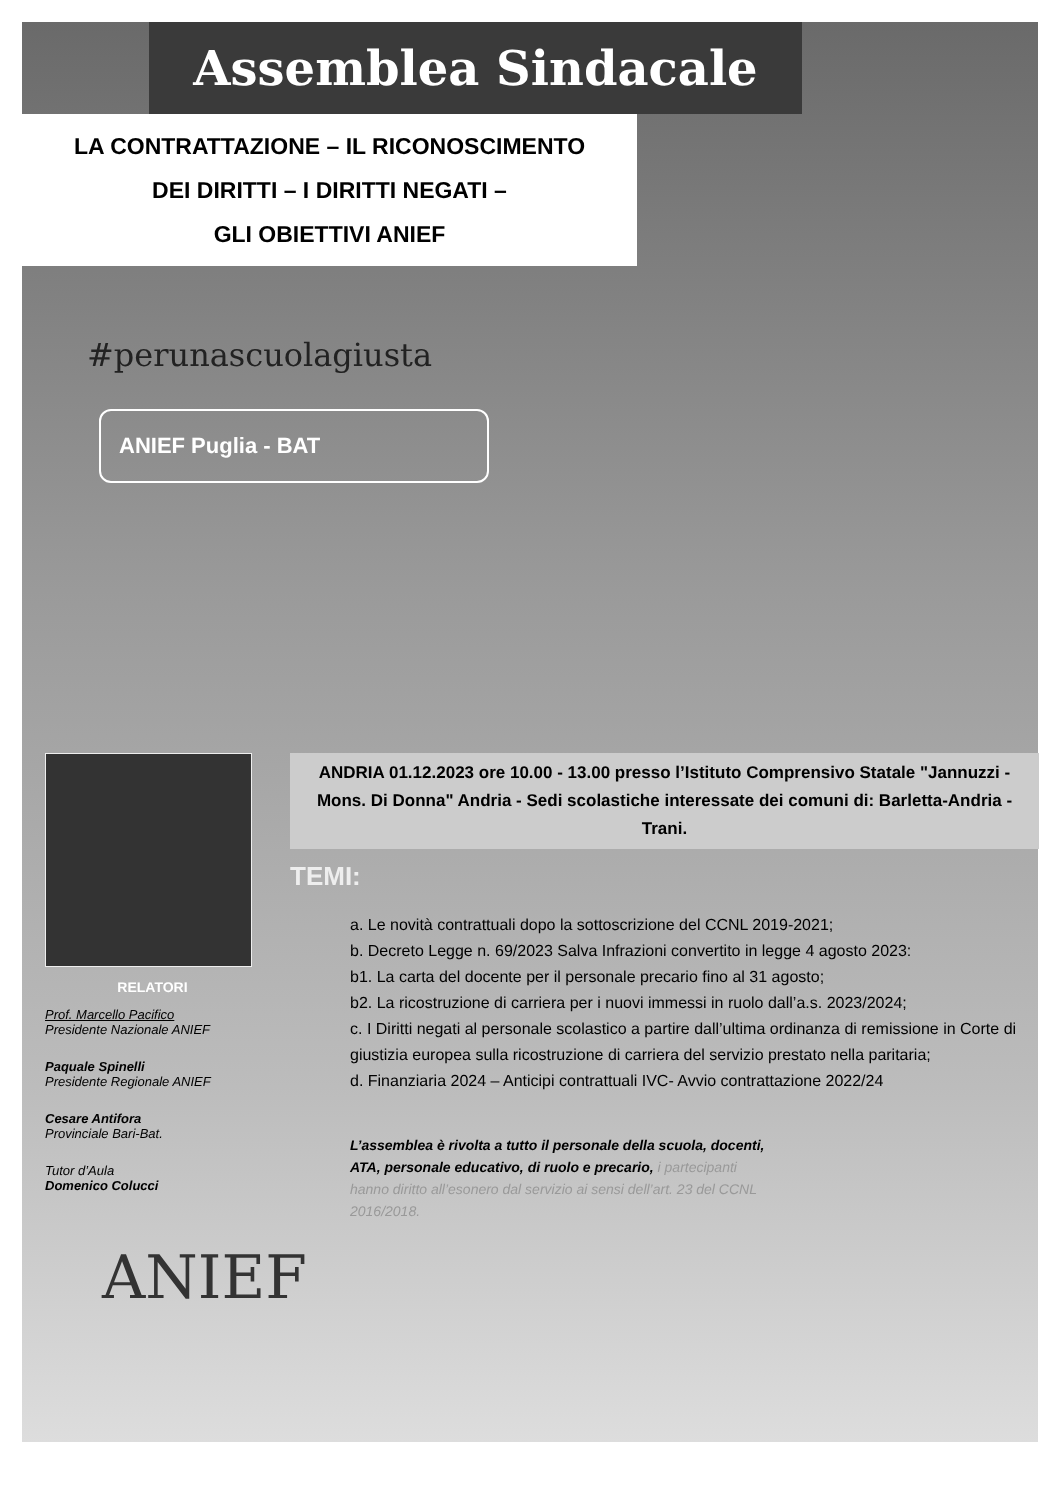Assemblea Sindacale
LA CONTRATTAZIONE – IL RICONOSCIMENTO
DEI DIRITTI – I DIRITTI NEGATI –
GLI OBIETTIVI ANIEF
#perunascuolagiusta
ANIEF Puglia - BAT
RELATORI
Prof. Marcello Pacifico
Presidente Nazionale ANIEF
Paquale Spinelli
Presidente Regionale ANIEF
Cesare Antifora
Provinciale Bari-Bat.
Tutor d’Aula
Domenico Colucci
ANDRIA 01.12.2023 ore 10.00 - 13.00 presso l’Istituto Comprensivo Statale "Jannuzzi - Mons. Di Donna" Andria - Sedi scolastiche interessate dei comuni di: Barletta-Andria -Trani.
TEMI:
a. Le novità contrattuali dopo la sottoscrizione del CCNL 2019-2021;
b. Decreto Legge n. 69/2023 Salva Infrazioni convertito in legge 4 agosto 2023:
b1. La carta del docente per il personale precario fino al 31 agosto;
b2. La ricostruzione di carriera per i nuovi immessi in ruolo dall’a.s. 2023/2024;
c. I Diritti negati al personale scolastico a partire dall’ultima ordinanza di remissione in Corte di giustizia europea sulla ricostruzione di carriera del servizio prestato nella paritaria;
d. Finanziaria 2024 – Anticipi contrattuali IVC- Avvio contrattazione 2022/24
L’assemblea è rivolta a tutto il personale della scuola, docenti, ATA, personale educativo, di ruolo e precario, i partecipanti hanno diritto all’esonero dal servizio ai sensi dell’art. 23 del CCNL 2016/2018.
ANIEF